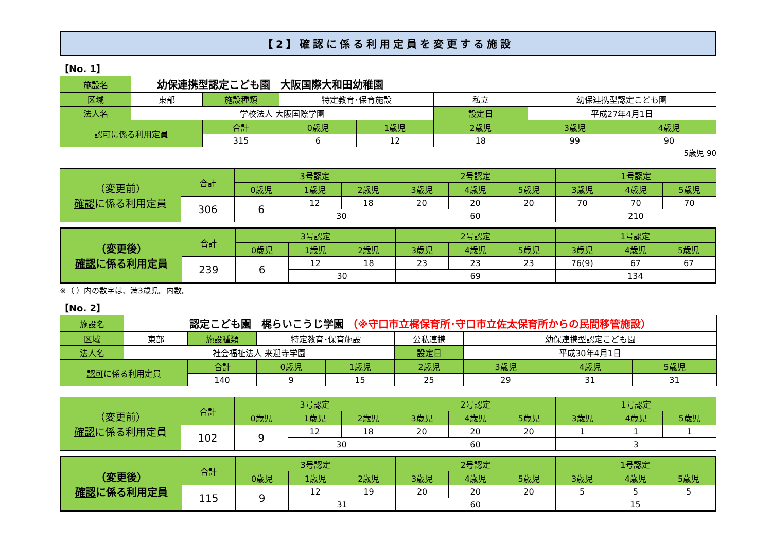【2】確認に係る利用定員を変更する施設
【No. 1】
| 施設名 | 幼保連携型認定こども園 大阪国際大和田幼稚園 | | | | | | |
| 区域 | 東部 | 施設種類 | 特定教育･保育施設 | | 私立 | 幼保連携型認定こども園 | |
| 法人名 | 学校法人 大阪国際学園 | | | | 設定日 | 平成27年4月1日 | |
| 認可 に係る利用定員 | | 合計 | 0歳児 | 1歳児 | 2歳児 | 3歳児 | 4歳児 |
| | | 315 | 6 | 12 | 18 | 99 | 90 |
5歳児 90
| （変更前） 確認 に係る利用定員 | 合計 | 3号認定 | | | 2号認定 | | | 1号認定 | | |
| --- | --- | --- | --- | --- | --- | --- | --- | --- | --- | --- |
| | | 0歳児 | 1歳児 | 2歳児 | 3歳児 | 4歳児 | 5歳児 | 3歳児 | 4歳児 | 5歳児 |
| | 306 | 6 | 12 | 18 | 20 | 20 | 20 | 70 | 70 | 70 |
| | | | 30 | | 60 | | | 210 | | |
| （変更後） 確認 に係る利用定員 | 合計 | 3号認定 | | | 2号認定 | | | 1号認定 | | |
| --- | --- | --- | --- | --- | --- | --- | --- | --- | --- | --- |
| | | 0歳児 | 1歳児 | 2歳児 | 3歳児 | 4歳児 | 5歳児 | 3歳児 | 4歳児 | 5歳児 |
| | 239 | 6 | 12 | 18 | 23 | 23 | 23 | 76(9) | 67 | 67 |
| | | | 30 | | 69 | | | 134 | | |
※（ ）内の数字は、満3歳児。内数。
【No. 2】
| 施設名 | 認定こども園 梶らいこうじ学園 （※守口市立梶保育所･守口市立佐太保育所からの民間移管施設） | | | | | | | |
| 区域 | 東部 | 施設種類 | 特定教育･保育施設 | | 公私連携 | 幼保連携型認定こども園 | | |
| 法人名 | 社会福祉法人 来迎寺学園 | | | | 設定日 | 平成30年4月1日 | | |
| 認可 に係る利用定員 | | 合計 | 0歳児 | 1歳児 | 2歳児 | 3歳児 | 4歳児 | 5歳児 |
| | | 140 | 9 | 15 | 25 | 29 | 31 | 31 |
| （変更前） 確認 に係る利用定員 | 合計 | 3号認定 | | | 2号認定 | | | 1号認定 | | |
| --- | --- | --- | --- | --- | --- | --- | --- | --- | --- | --- |
| | | 0歳児 | 1歳児 | 2歳児 | 3歳児 | 4歳児 | 5歳児 | 3歳児 | 4歳児 | 5歳児 |
| | 102 | 9 | 12 | 18 | 20 | 20 | 20 | 1 | 1 | 1 |
| | | | 30 | | 60 | | | 3 | | |
| （変更後） 確認 に係る利用定員 | 合計 | 3号認定 | | | 2号認定 | | | 1号認定 | | |
| --- | --- | --- | --- | --- | --- | --- | --- | --- | --- | --- |
| | | 0歳児 | 1歳児 | 2歳児 | 3歳児 | 4歳児 | 5歳児 | 3歳児 | 4歳児 | 5歳児 |
| | 115 | 9 | 12 | 19 | 20 | 20 | 20 | 5 | 5 | 5 |
| | | | 31 | | 60 | | | 15 | | |